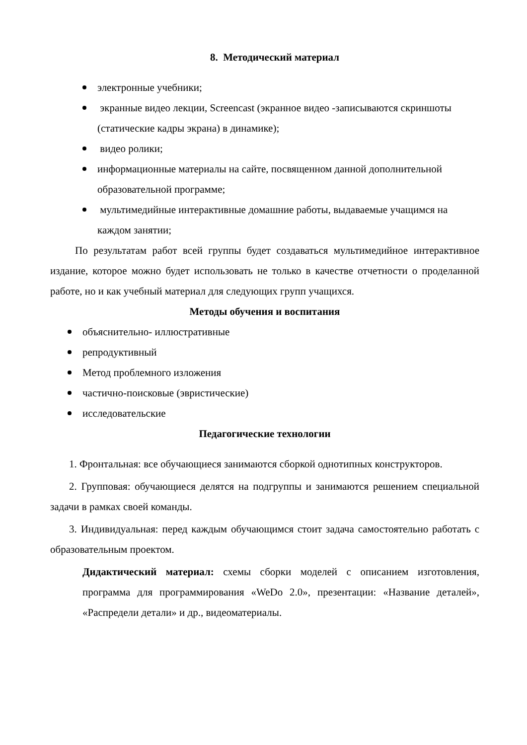8. Методический материал
электронные учебники;
экранные видео лекции, Screencast (экранное видео -записываются скриншоты (статические кадры экрана) в динамике);
видео ролики;
информационные материалы на сайте, посвященном данной дополнительной образовательной программе;
мультимедийные интерактивные домашние работы, выдаваемые учащимся на каждом занятии;
По результатам работ всей группы будет создаваться мультимедийное интерактивное издание, которое можно будет использовать не только в качестве отчетности о проделанной работе, но и как учебный материал для следующих групп учащихся.
Методы обучения и воспитания
объяснительно- иллюстративные
репродуктивный
Метод проблемного изложения
частично-поисковые (эвристические)
исследовательские
Педагогические технологии
1. Фронтальная: все обучающиеся занимаются сборкой однотипных конструкторов.
2. Групповая: обучающиеся делятся на подгруппы и занимаются решением специальной задачи в рамках своей команды.
3. Индивидуальная: перед каждым обучающимся стоит задача самостоятельно работать с образовательным проектом.
Дидактический материал: схемы сборки моделей с описанием изготовления, программа для программирования «WeDo 2.0», презентации: «Название деталей», «Распредели детали» и др., видеоматериалы.